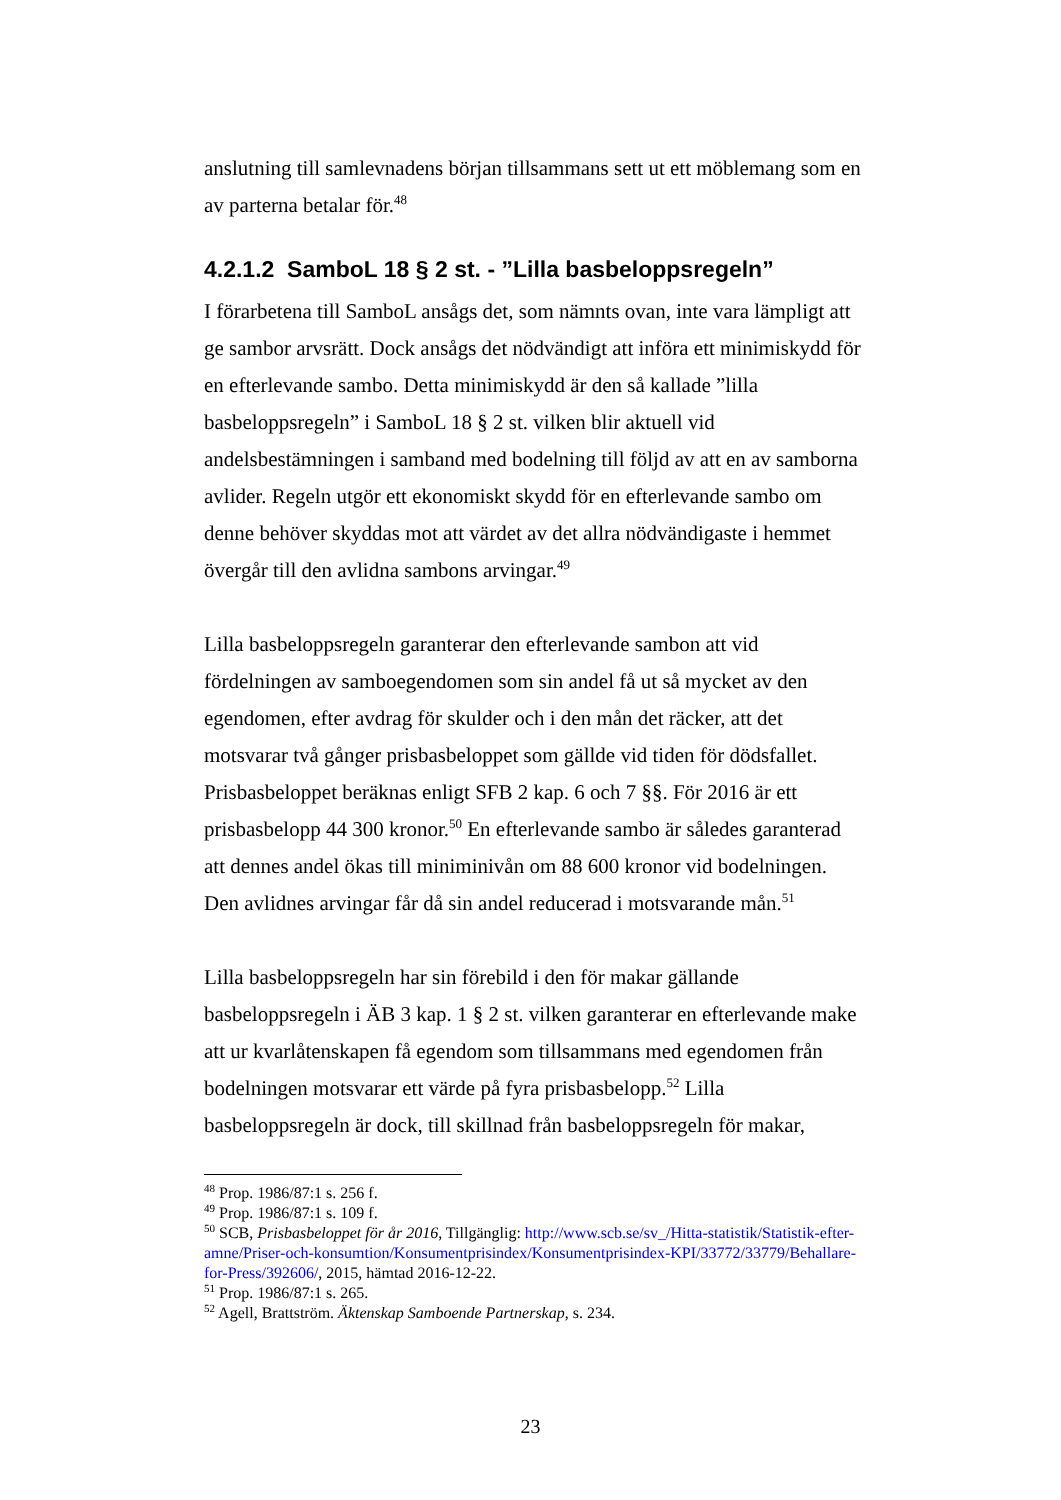anslutning till samlevnadens början tillsammans sett ut ett möblemang som en av parterna betalar för.<sup>48</sup>
4.2.1.2 SamboL 18 § 2 st. - ”Lilla basbeloppsregeln”
I förarbetena till SamboL ansågs det, som nämnts ovan, inte vara lämpligt att ge sambor arvsrätt. Dock ansågs det nödvändigt att införa ett minimiskydd för en efterlevande sambo. Detta minimiskydd är den så kallade ”lilla basbeloppsregeln” i SamboL 18 § 2 st. vilken blir aktuell vid andelsbestämningen i samband med bodelning till följd av att en av samborna avlider. Regeln utgör ett ekonomiskt skydd för en efterlevande sambo om denne behöver skyddas mot att värdet av det allra nödvändigaste i hemmet övergår till den avlidna sambons arvingar.<sup>49</sup>
Lilla basbeloppsregeln garanterar den efterlevande sambon att vid fördelningen av samboegendomen som sin andel få ut så mycket av den egendomen, efter avdrag för skulder och i den mån det räcker, att det motsvarar två gånger prisbasbeloppet som gällde vid tiden för dödsfallet. Prisbasbeloppet beräknas enligt SFB 2 kap. 6 och 7 §§. För 2016 är ett prisbasbelopp 44 300 kronor.<sup>50</sup> En efterlevande sambo är således garanterad att dennes andel ökas till miniminivån om 88 600 kronor vid bodelningen. Den avlidnes arvingar får då sin andel reducerad i motsvarande mån.<sup>51</sup>
Lilla basbeloppsregeln har sin förebild i den för makar gällande basbeloppsregeln i ÄB 3 kap. 1 § 2 st. vilken garanterar en efterlevande make att ur kvarlåtenskapen få egendom som tillsammans med egendomen från bodelningen motsvarar ett värde på fyra prisbasbelopp.<sup>52</sup> Lilla basbeloppsregeln är dock, till skillnad från basbeloppsregeln för makar,
<sup>48</sup> Prop. 1986/87:1 s. 256 f.
<sup>49</sup> Prop. 1986/87:1 s. 109 f.
<sup>50</sup> SCB, Prisbasbeloppet för år 2016, Tillgänglig: http://www.scb.se/sv_/Hitta-statistik/Statistik-efter-amne/Priser-och-konsumtion/Konsumentprisindex/Konsumentprisindex-KPI/33772/33779/Behallare-for-Press/392606/, 2015, hämtad 2016-12-22.
<sup>51</sup> Prop. 1986/87:1 s. 265.
<sup>52</sup> Agell, Brattström. Äktenskap Samboende Partnerskap, s. 234.
23